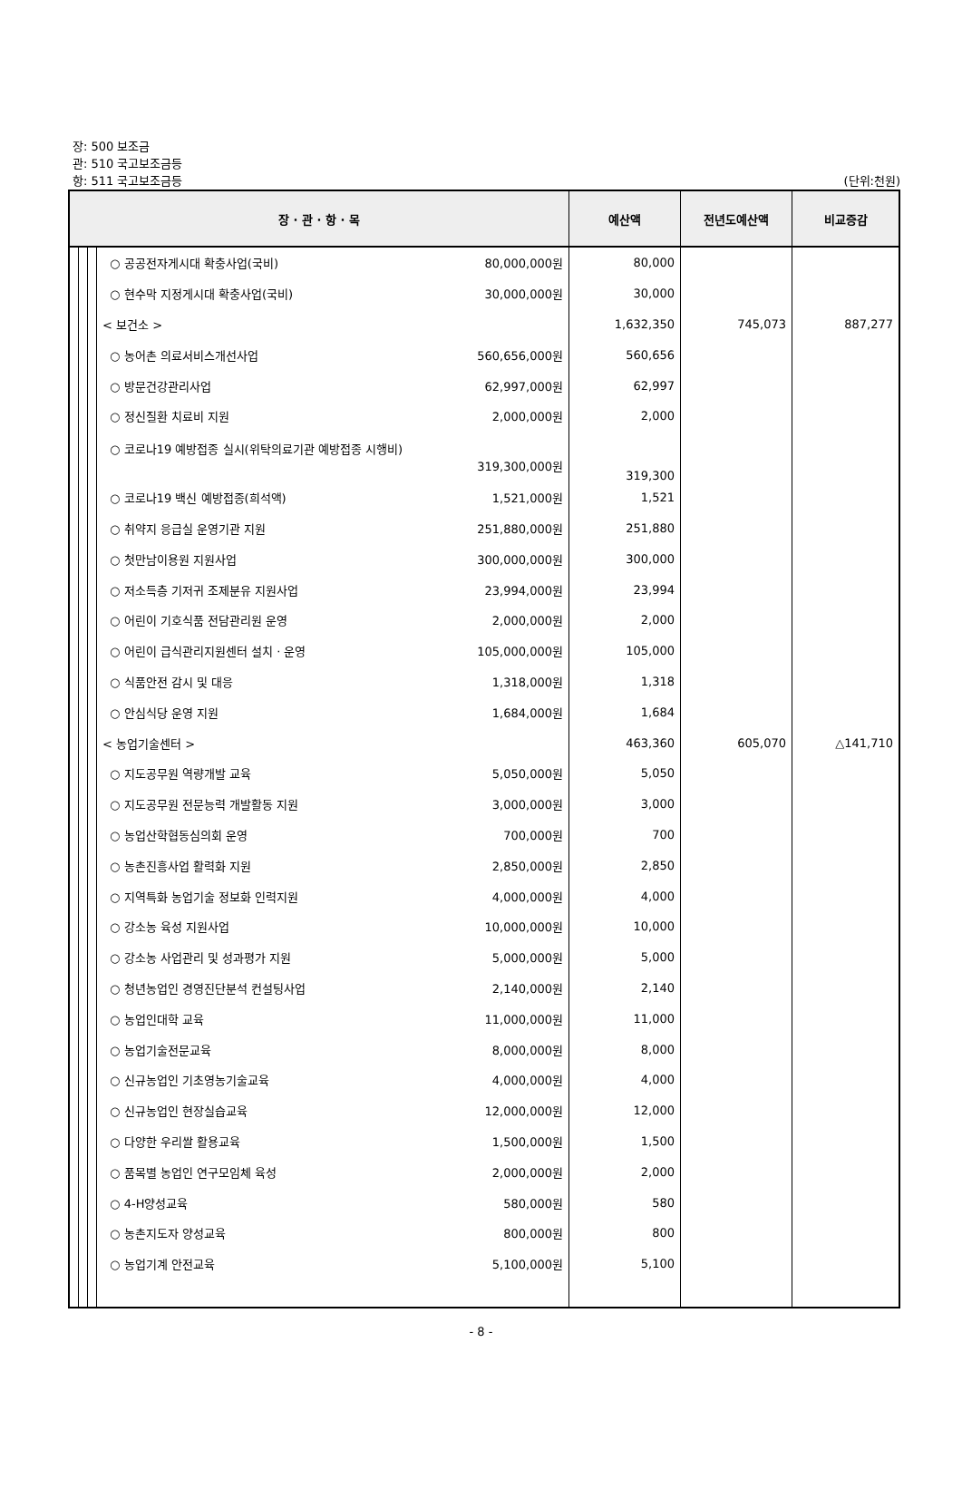장: 500 보조금
관: 510 국고보조금등
항: 511 국고보조금등 (단위:천원)
| 장 · 관 · 항 · 목 | | | | 예산액 | 전년도예산액 | 비교증감 |
| --- | --- | --- | --- | --- | --- | --- |
| | | | ○ 공공전자게시대 확충사업(국비) 80,000,000원 | 80,000 | | |
| | | | ○ 현수막 지정게시대 확충사업(국비) 30,000,000원 | 30,000 | | |
| | | | < 보건소 > | 1,632,350 | 745,073 | 887,277 |
| | | | ○ 농어촌 의료서비스개선사업 560,656,000원 | 560,656 | | |
| | | | ○ 방문건강관리사업 62,997,000원 | 62,997 | | |
| | | | ○ 정신질환 치료비 지원 2,000,000원 | 2,000 | | |
| | | | ○ 코로나19 예방접종 실시(위탁의료기관 예방접종 시행비) 319,300,000원 | 319,300 | | |
| | | | ○ 코로나19 백신 예방접종(희석액) 1,521,000원 | 1,521 | | |
| | | | ○ 취약지 응급실 운영기관 지원 251,880,000원 | 251,880 | | |
| | | | ○ 첫만남이용원 지원사업 300,000,000원 | 300,000 | | |
| | | | ○ 저소득층 기저귀 조제분유 지원사업 23,994,000원 | 23,994 | | |
| | | | ○ 어린이 기호식품 전담관리원 운영 2,000,000원 | 2,000 | | |
| | | | ○ 어린이 급식관리지원센터 설치 · 운영 105,000,000원 | 105,000 | | |
| | | | ○ 식품안전 감시 및 대응 1,318,000원 | 1,318 | | |
| | | | ○ 안심식당 운영 지원 1,684,000원 | 1,684 | | |
| | | | < 농업기술센터 > | 463,360 | 605,070 | △141,710 |
| | | | ○ 지도공무원 역량개발 교육 5,050,000원 | 5,050 | | |
| | | | ○ 지도공무원 전문능력 개발활동 지원 3,000,000원 | 3,000 | | |
| | | | ○ 농업산학협동심의회 운영 700,000원 | 700 | | |
| | | | ○ 농촌진흥사업 활력화 지원 2,850,000원 | 2,850 | | |
| | | | ○ 지역특화 농업기술 정보화 인력지원 4,000,000원 | 4,000 | | |
| | | | ○ 강소농 육성 지원사업 10,000,000원 | 10,000 | | |
| | | | ○ 강소농 사업관리 및 성과평가 지원 5,000,000원 | 5,000 | | |
| | | | ○ 청년농업인 경영진단분석 컨설팅사업 2,140,000원 | 2,140 | | |
| | | | ○ 농업인대학 교육 11,000,000원 | 11,000 | | |
| | | | ○ 농업기술전문교육 8,000,000원 | 8,000 | | |
| | | | ○ 신규농업인 기초영농기술교육 4,000,000원 | 4,000 | | |
| | | | ○ 신규농업인 현장실습교육 12,000,000원 | 12,000 | | |
| | | | ○ 다양한 우리쌀 활용교육 1,500,000원 | 1,500 | | |
| | | | ○ 품목별 농업인 연구모임체 육성 2,000,000원 | 2,000 | | |
| | | | ○ 4-H양성교육 580,000원 | 580 | | |
| | | | ○ 농촌지도자 양성교육 800,000원 | 800 | | |
| | | | ○ 농업기계 안전교육 5,100,000원 | 5,100 | | |
- 8 -